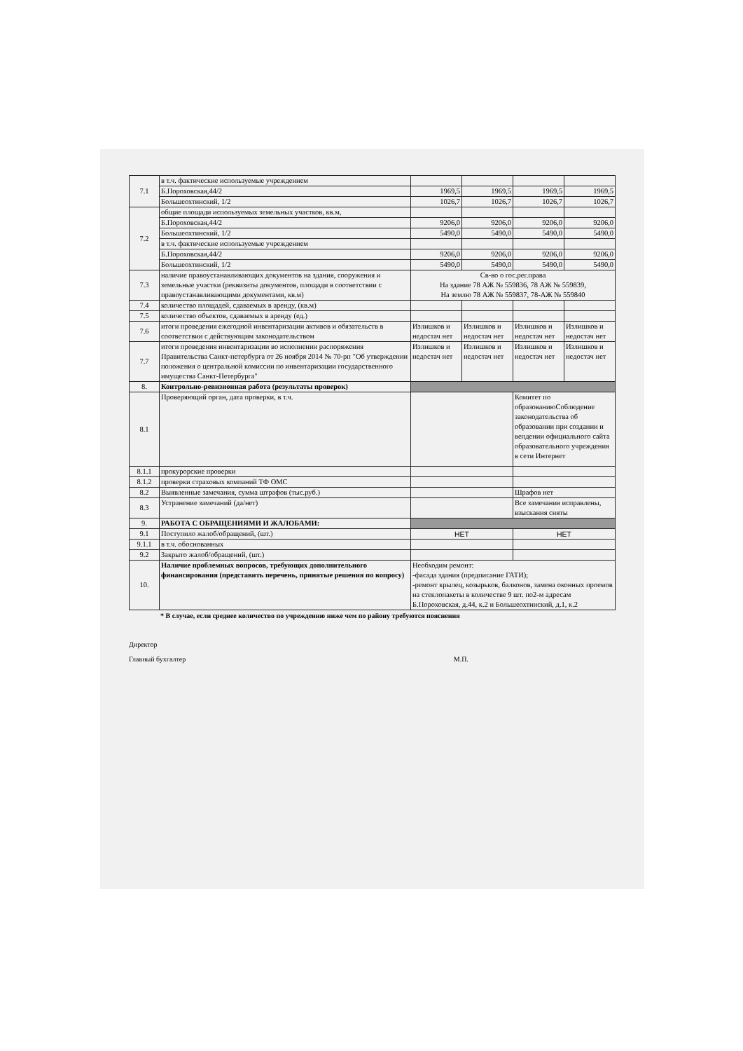| 7.1 | в т.ч. фактические используемые учреждением | | | | |
| | Б.Пороховская,44/2 | 1969,5 | 1969,5 | 1969,5 | 1969,5 |
| | Большеохтинский, 1/2 | 1026,7 | 1026,7 | 1026,7 | 1026,7 |
| 7.2 | общие площади используемых земельных участков, кв.м, | | | | |
| | Б.Пороховская,44/2 | 9206,0 | 9206,0 | 9206,0 | 9206,0 |
| | Большеохтинский, 1/2 | 5490,0 | 5490,0 | 5490,0 | 5490,0 |
| | в т.ч. фактические используемые учреждением | | | | |
| | Б.Пороховская,44/2 | 9206,0 | 9206,0 | 9206,0 | 9206,0 |
| | Большеохтинский, 1/2 | 5490,0 | 5490,0 | 5490,0 | 5490,0 |
| 7.3 | наличие правоустанавливающих документов на здания, сооружения и земельные участки (реквизиты документов, площади в соответствии с правоустанавливающими документами, кв.м) | Св-во о гос.рег.права На здание 78 АЖ № 559836, 78 АЖ № 559839, На землю 78 АЖ № 559837, 78-АЖ № 559840 | | | |
| 7.4 | количество площадей, сдаваемых в аренду, (кв.м) | | | | |
| 7.5 | количество объектов, сдаваемых в аренду (ед.) | | | | |
| 7.6 | итоги проведения ежегодной инвентаризации активов и обязательств в соответствии с действующим законодательством | Излишков и недостач нет | Излишков и недостач нет | Излишков и недостач нет | Излишков и недостач нет |
| 7.7 | итоги проведения инвентаризации во исполнении распоряжения Правительства Санкт-петербурга от 26 ноября 2014 № 70-рп "Об утверждении положения о центральной комиссии по инвентаризации государственного имущества Санкт-Петербурга" | Излишков и недостач нет | Излишков и недостач нет | Излишков и недостач нет | Излишков и недостач нет |
| 8. | Контрольно-ревизионная работа (результаты проверок) | | | | |
| 8.1 | Проверяющий орган, дата проверки, в т.ч. | | | Комитет по образованиюСоблюдение законодательства об образовании при создании и вепдении официального сайта образовательного учреждения в сети Интернет | |
| 8.1.1 | прокурорские проверки | | | | |
| 8.1.2 | проверки страховых компаний ТФ ОМС | | | | |
| 8.2 | Выявленные замечания, сумма штрафов (тыс.руб.) | | | Шрафов нет | |
| 8.3 | Устранение замечаний (да/нет) | | | Все замечания исправлены, взыскания сняты | |
| 9. | РАБОТА С ОБРАЩЕНИЯМИ И ЖАЛОБАМИ: | | | | |
| 9.1 | Поступило жалоб/обращений, (шт.) | НЕТ | | НЕТ | |
| 9.1.1 | в т.ч. обоснованных | | | | |
| 9.2 | Закрыто жалоб/обращений, (шт.) | | | | |
| 10. | Наличие проблемных вопросов, требующих дополнительного финансирования (представить перечень, принятые решения по вопросу) | Необходим ремонт: -фасада здания (предписание ГАТИ); -ремонт крылец, козырьков, балконов, замена оконных проемов на стеклопакеты в количестве 9 шт. по2-м адресам Б.Пороховская, д.44, к.2 и Большеохтинский, д.1, к.2 | | | |
* В случае, если среднее количество по учреждению ниже чем по району требуются пояснения
Директор
Главный бухгалтер М.П.